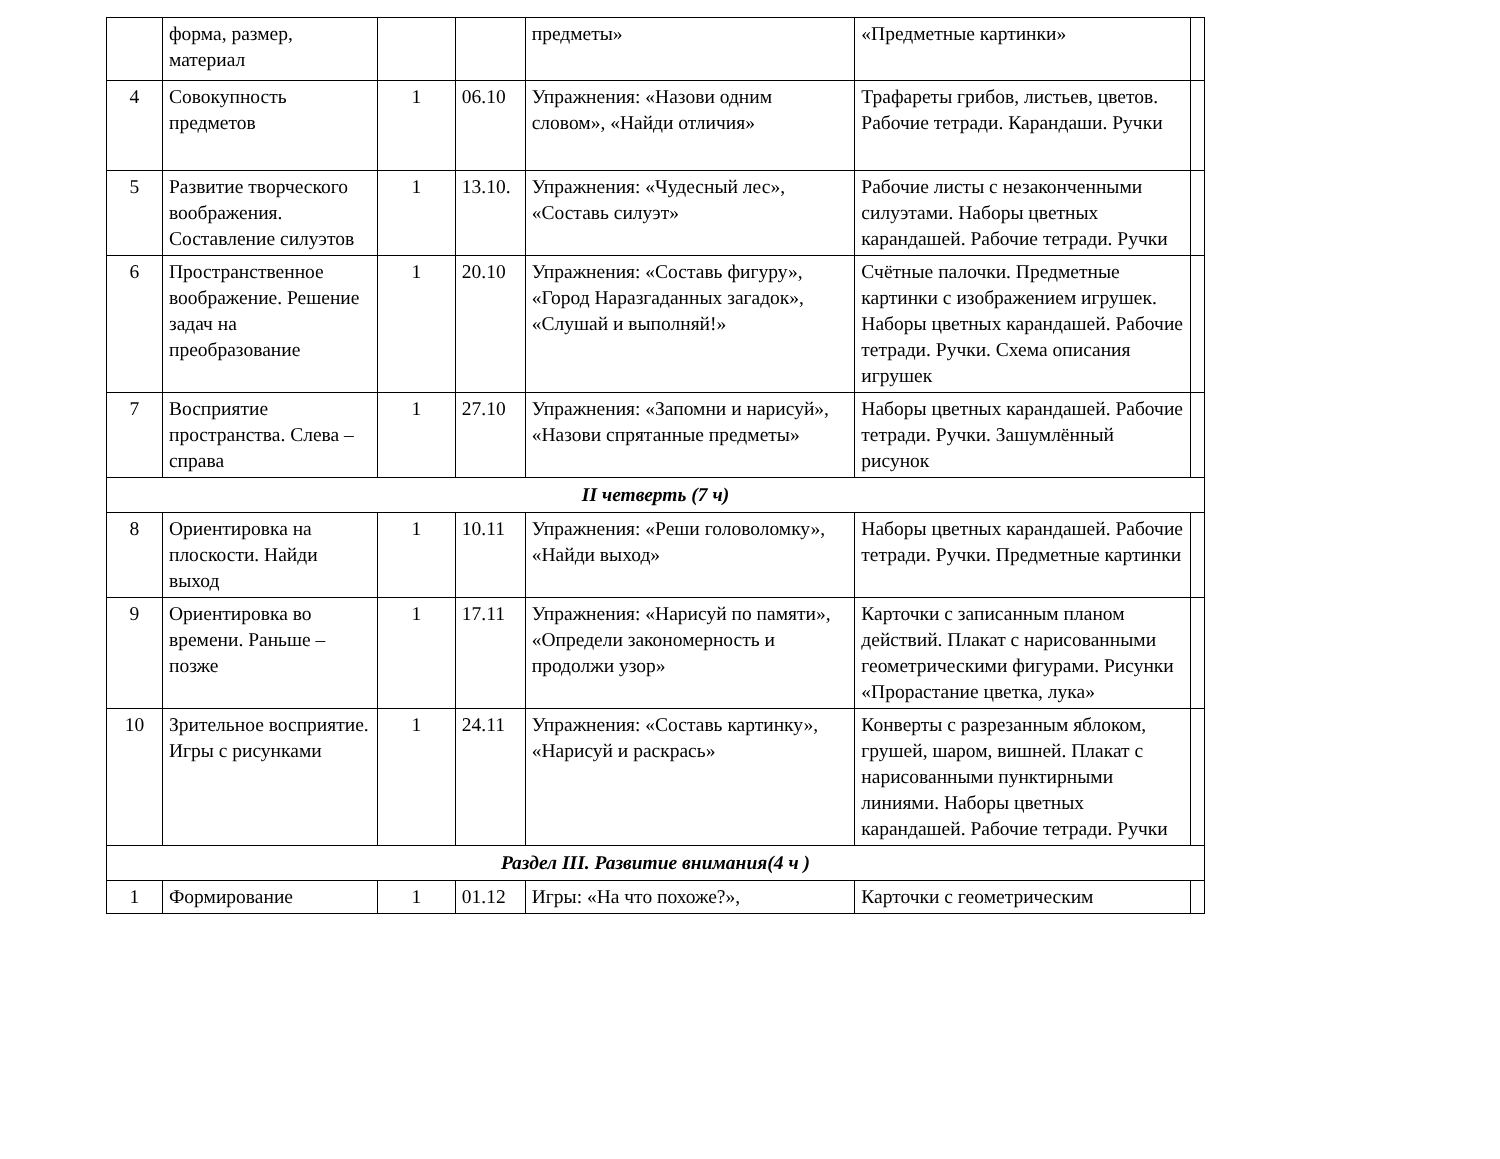| | форма, размер, материал | | | предметы» | «Предметные картинки» | |
| 4 | Совокупность предметов | 1 | 06.10 | Упражнения: «Назови одним словом», «Найди отличия» | Трафареты грибов, листьев, цветов. Рабочие тетради. Карандаши. Ручки | |
| 5 | Развитие творческого воображения. Составление силуэтов | 1 | 13.10. | Упражнения: «Чудесный лес», «Составь силуэт» | Рабочие листы с незаконченными силуэтами. Наборы цветных карандашей. Рабочие тетради. Ручки | |
| 6 | Пространственное воображение. Решение задач на преобразование | 1 | 20.10 | Упражнения: «Составь фигуру», «Город Наразгаданных загадок», «Слушай и выполняй!» | Счётные палочки. Предметные картинки с изображением игрушек. Наборы цветных карандашей. Рабочие тетради. Ручки. Схема описания игрушек | |
| 7 | Восприятие пространства. Слева – справа | 1 | 27.10 | Упражнения: «Запомни и нарисуй», «Назови спрятанные предметы» | Наборы цветных карандашей. Рабочие тетради. Ручки. Зашумлённый рисунок | |
| II четверть (7 ч) | | | | | | |
| 8 | Ориентировка на плоскости. Найди выход | 1 | 10.11 | Упражнения: «Реши головоломку», «Найди выход» | Наборы цветных карандашей. Рабочие тетради. Ручки. Предметные картинки | |
| 9 | Ориентировка во времени. Раньше – позже | 1 | 17.11 | Упражнения: «Нарисуй по памяти», «Определи закономерность и продолжи узор» | Карточки с записанным планом действий. Плакат с нарисованными геометрическими фигурами. Рисунки «Прорастание цветка, лука» | |
| 10 | Зрительное восприятие. Игры с рисунками | 1 | 24.11 | Упражнения: «Составь картинку», «Нарисуй и раскрась» | Конверты с разрезанным яблоком, грушей, шаром, вишней. Плакат с нарисованными пунктирными линиями. Наборы цветных карандашей. Рабочие тетради. Ручки | |
| Раздел III. Развитие внимания(4 ч ) | | | | | | |
| 1 | Формирование | 1 | 01.12 | Игры: «На что похоже?», | Карточки с геометрическим | |